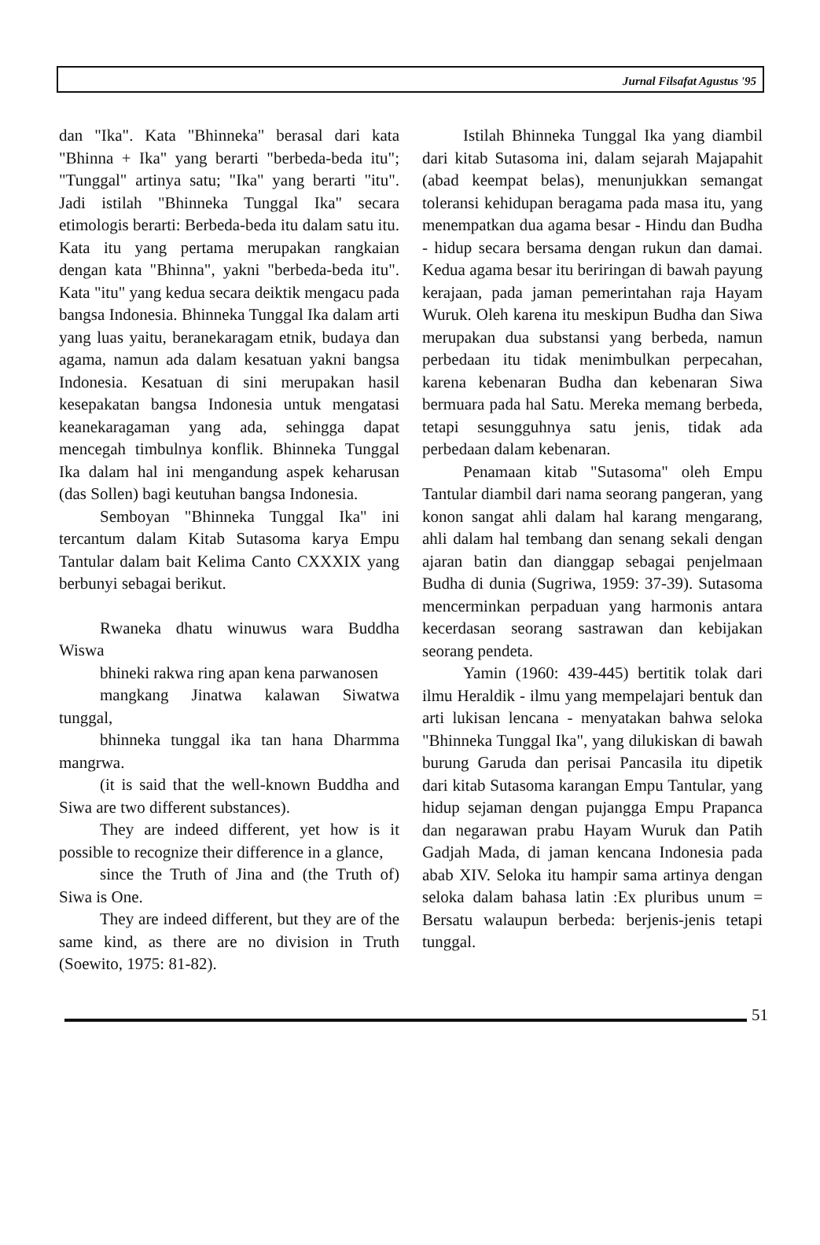Jurnal Filsafat Agustus '95
dan "Ika". Kata "Bhinneka" berasal dari kata "Bhinna + Ika" yang berarti "berbeda-beda itu"; "Tunggal" artinya satu; "Ika" yang berarti "itu". Jadi istilah "Bhinneka Tunggal Ika" secara etimologis berarti: Berbeda-beda itu dalam satu itu. Kata itu yang pertama merupakan rangkaian dengan kata "Bhinna", yakni "berbeda-beda itu". Kata "itu" yang kedua secara deiktik mengacu pada bangsa Indonesia. Bhinneka Tunggal Ika dalam arti yang luas yaitu, beranekaragam etnik, budaya dan agama, namun ada dalam kesatuan yakni bangsa Indonesia. Kesatuan di sini merupakan hasil kesepakatan bangsa Indonesia untuk mengatasi keanekaragaman yang ada, sehingga dapat mencegah timbulnya konflik. Bhinneka Tunggal Ika dalam hal ini mengandung aspek keharusan (das Sollen) bagi keutuhan bangsa Indonesia.
Semboyan "Bhinneka Tunggal Ika" ini tercantum dalam Kitab Sutasoma karya Empu Tantular dalam bait Kelima Canto CXXXIX yang berbunyi sebagai berikut.
Rwaneka dhatu winuwus wara Buddha Wiswa
bhineki rakwa ring apan kena parwanosen
mangkang Jinatwa kalawan Siwatwa tunggal,
bhinneka tunggal ika tan hana Dharmma mangrwa.
(it is said that the well-known Buddha and Siwa are two different substances).
They are indeed different, yet how is it possible to recognize their difference in a glance,
since the Truth of Jina and (the Truth of) Siwa is One.
They are indeed different, but they are of the same kind, as there are no division in Truth (Soewito, 1975: 81-82).
Istilah Bhinneka Tunggal Ika yang diambil dari kitab Sutasoma ini, dalam sejarah Majapahit (abad keempat belas), menunjukkan semangat toleransi kehidupan beragama pada masa itu, yang menempatkan dua agama besar - Hindu dan Budha - hidup secara bersama dengan rukun dan damai. Kedua agama besar itu beriringan di bawah payung kerajaan, pada jaman pemerintahan raja Hayam Wuruk. Oleh karena itu meskipun Budha dan Siwa merupakan dua substansi yang berbeda, namun perbedaan itu tidak menimbulkan perpecahan, karena kebenaran Budha dan kebenaran Siwa bermuara pada hal Satu. Mereka memang berbeda, tetapi sesungguhnya satu jenis, tidak ada perbedaan dalam kebenaran.
Penamaan kitab "Sutasoma" oleh Empu Tantular diambil dari nama seorang pangeran, yang konon sangat ahli dalam hal karang mengarang, ahli dalam hal tembang dan senang sekali dengan ajaran batin dan dianggap sebagai penjelmaan Budha di dunia (Sugriwa, 1959: 37-39). Sutasoma mencerminkan perpaduan yang harmonis antara kecerdasan seorang sastrawan dan kebijakan seorang pendeta.
Yamin (1960: 439-445) bertitik tolak dari ilmu Heraldik - ilmu yang mempelajari bentuk dan arti lukisan lencana - menyatakan bahwa seloka "Bhinneka Tunggal Ika", yang dilukiskan di bawah burung Garuda dan perisai Pancasila itu dipetik dari kitab Sutasoma karangan Empu Tantular, yang hidup sejaman dengan pujangga Empu Prapanca dan negarawan prabu Hayam Wuruk dan Patih Gadjah Mada, di jaman kencana Indonesia pada abab XIV. Seloka itu hampir sama artinya dengan seloka dalam bahasa latin :Ex pluribus unum = Bersatu walaupun berbeda: berjenis-jenis tetapi tunggal.
51